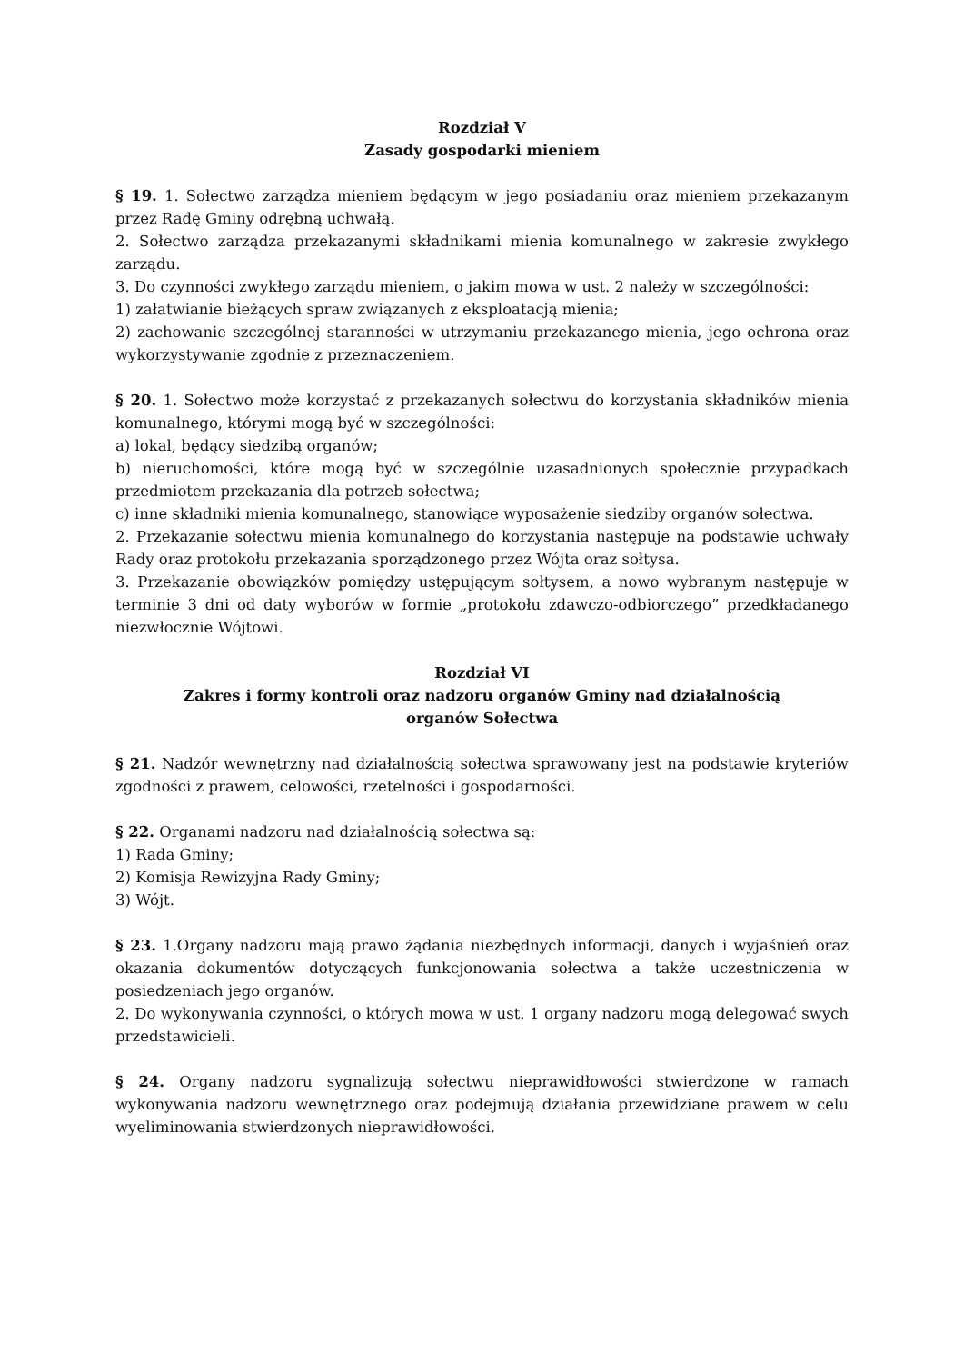Rozdział V
Zasady gospodarki mieniem
§ 19. 1. Sołectwo zarządza mieniem będącym w jego posiadaniu oraz mieniem przekazanym przez Radę Gminy odrębną uchwałą.
2. Sołectwo zarządza przekazanymi składnikami mienia komunalnego w zakresie zwykłego zarządu.
3. Do czynności zwykłego zarządu mieniem, o jakim mowa w ust. 2 należy w szczególności:
1) załatwianie bieżących spraw związanych z eksploatacją mienia;
2) zachowanie szczególnej staranności w utrzymaniu przekazanego mienia, jego ochrona oraz wykorzystywanie zgodnie z przeznaczeniem.
§ 20. 1. Sołectwo może korzystać z przekazanych sołectwu do korzystania składników mienia komunalnego, którymi mogą być w szczególności:
a) lokal, będący siedzibą organów;
b) nieruchomości, które mogą być w szczególnie uzasadnionych społecznie przypadkach przedmiotem przekazania dla potrzeb sołectwa;
c) inne składniki mienia komunalnego, stanowiące wyposażenie siedziby organów sołectwa.
2. Przekazanie sołectwu mienia komunalnego do korzystania następuje na podstawie uchwały Rady oraz protokołu przekazania sporządzonego przez Wójta oraz sołtysa.
3. Przekazanie obowiązków pomiędzy ustępującym sołtysem, a nowo wybranym następuje w terminie 3 dni od daty wyborów w formie „protokołu zdawczo-odbiorczego” przedkładanego niezwłocznie Wójtowi.
Rozdział VI
Zakres i formy kontroli oraz nadzoru organów Gminy nad działalnością
organów Sołectwa
§ 21. Nadzór wewnętrzny nad działalnością sołectwa sprawowany jest na podstawie kryteriów zgodności z prawem, celowości, rzetelności i gospodarności.
§ 22. Organami nadzoru nad działalnością sołectwa są:
1) Rada Gminy;
2) Komisja Rewizyjna Rady Gminy;
3) Wójt.
§ 23. 1.Organy nadzoru mają prawo żądania niezbędnych informacji, danych i wyjaśnień oraz okazania dokumentów dotyczących funkcjonowania sołectwa a także uczestniczenia w posiedzeniach jego organów.
2. Do wykonywania czynności, o których mowa w ust. 1 organy nadzoru mogą delegować swych przedstawicieli.
§ 24. Organy nadzoru sygnalizują sołectwu nieprawidłowości stwierdzone w ramach wykonywania nadzoru wewnętrznego oraz podejmują działania przewidziane prawem w celu wyeliminowania stwierdzonych nieprawidłowości.